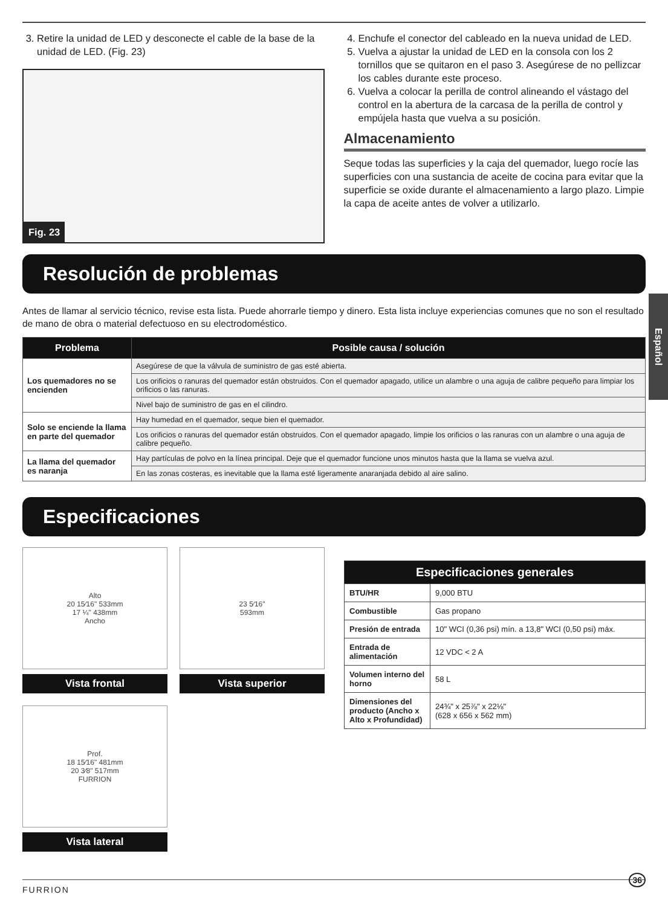Español
3. Retire la unidad de LED y desconecte el cable de la base de la unidad de LED. (Fig. 23)
Fig. 23
4. Enchufe el conector del cableado en la nueva unidad de LED.
5. Vuelva a ajustar la unidad de LED en la consola con los 2 tornillos que se quitaron en el paso 3. Asegúrese de no pellizcar los cables durante este proceso.
6. Vuelva a colocar la perilla de control alineando el vástago del control en la abertura de la carcasa de la perilla de control y empújela hasta que vuelva a su posición.
Almacenamiento
Seque todas las superficies y la caja del quemador, luego rocíe las superficies con una sustancia de aceite de cocina para evitar que la superficie se oxide durante el almacenamiento a largo plazo. Limpie la capa de aceite antes de volver a utilizarlo.
Resolución de problemas
Antes de llamar al servicio técnico, revise esta lista. Puede ahorrarle tiempo y dinero. Esta lista incluye experiencias comunes que no son el resultado de mano de obra o material defectuoso en su electrodoméstico.
| Problema | Posible causa / solución |
| --- | --- |
| Los quemadores no se encienden | Asegúrese de que la válvula de suministro de gas esté abierta. |
| | Los orificios o ranuras del quemador están obstruidos. Con el quemador apagado, utilice un alambre o una aguja de calibre pequeño para limpiar los orificios o las ranuras. |
| | Nivel bajo de suministro de gas en el cilindro. |
| Solo se enciende la llama en parte del quemador | Hay humedad en el quemador, seque bien el quemador. |
| | Los orificios o ranuras del quemador están obstruidos. Con el quemador apagado, limpie los orificios o las ranuras con un alambre o una aguja de calibre pequeño. |
| La llama del quemador es naranja | Hay partículas de polvo en la línea principal. Deje que el quemador funcione unos minutos hasta que la llama se vuelva azul. |
| | En las zonas costeras, es inevitable que la llama esté ligeramente anaranjada debido al aire salino. |
Especificaciones
Alto
20 15⁄16" 533mm
17 ¼" 438mm
Ancho
Vista frontal
23 5⁄16"
593mm
Vista superior
Prof.
18 15⁄16" 481mm
20 3⁄8" 517mm
FURRION
Vista lateral
| Especificaciones generales | |
| --- | --- |
| BTU/HR | 9,000 BTU |
| Combustible | Gas propano |
| Presión de entrada | 10" WCI (0,36 psi) mín. a 13,8" WCI (0,50 psi) máx. |
| Entrada de alimentación | 12 VDC < 2 A |
| Volumen interno del horno | 58 L |
| Dimensiones del producto (Ancho x Alto x Profundidad) | 24¾" x 25⅞" x 22⅛" (628 x 656 x 562 mm) |
36
FURRION